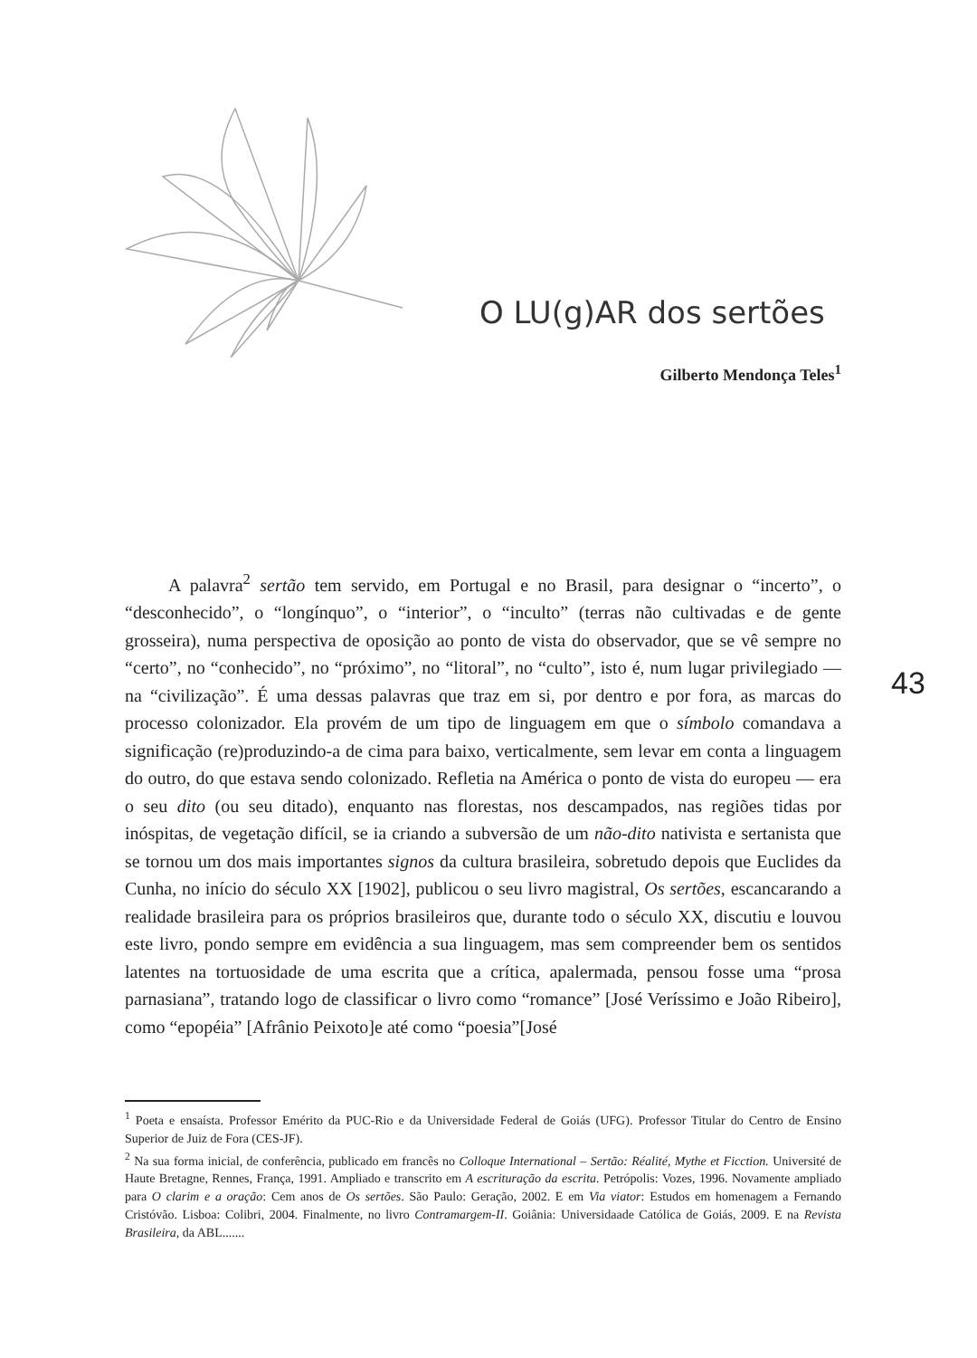O LU(g)AR dos sertões
Gilberto Mendonça Teles<sup>1</sup>
43
A palavra<sup>2</sup> sertão tem servido, em Portugal e no Brasil, para designar o “incerto”, o “desconhecido”, o “longínquo”, o “interior”, o “inculto” (terras não cultivadas e de gente grosseira), numa perspectiva de oposição ao ponto de vista do observador, que se vê sempre no “certo”, no “conhecido”, no “próximo”, no “litoral”, no “culto”, isto é, num lugar privilegiado — na “civilização”. É uma dessas palavras que traz em si, por dentro e por fora, as marcas do processo colonizador. Ela provém de um tipo de linguagem em que o símbolo comandava a significação (re)produzindo-a de cima para baixo, verticalmente, sem levar em conta a linguagem do outro, do que estava sendo colonizado. Refletia na América o ponto de vista do europeu — era o seu dito (ou seu ditado), enquanto nas florestas, nos descampados, nas regiões tidas por inóspitas, de vegetação difícil, se ia criando a subversão de um não-dito nativista e sertanista que se tornou um dos mais importantes signos da cultura brasileira, sobretudo depois que Euclides da Cunha, no início do século XX [1902], publicou o seu livro magistral, Os sertões, escancarando a realidade brasileira para os próprios brasileiros que, durante todo o século XX, discutiu e louvou este livro, pondo sempre em evidência a sua linguagem, mas sem compreender bem os sentidos latentes na tortuosidade de uma escrita que a crítica, apalermada, pensou fosse uma “prosa parnasiana”, tratando logo de classificar o livro como “romance” [José Veríssimo e João Ribeiro], como “epopéia” [Afrânio Peixoto]e até como “poesia”[José
<sup>1</sup> Poeta e ensaísta. Professor Emérito da PUC-Rio e da Universidade Federal de Goiás (UFG). Professor Titular do Centro de Ensino Superior de Juiz de Fora (CES-JF).
<sup>2</sup> Na sua forma inicial, de conferência, publicado em francês no Colloque International – Sertão: Réalité, Mythe et Ficction. Université de Haute Bretagne, Rennes, França, 1991. Ampliado e transcrito em A escrituração da escrita. Petrópolis: Vozes, 1996. Novamente ampliado para O clarim e a oração: Cem anos de Os sertões. São Paulo: Geração, 2002. E em Via viator: Estudos em homenagem a Fernando Cristóvão. Lisboa: Colibri, 2004. Finalmente, no livro Contramargem-II. Goiânia: Universidaade Católica de Goiás, 2009. E na Revista Brasileira, da ABL.......